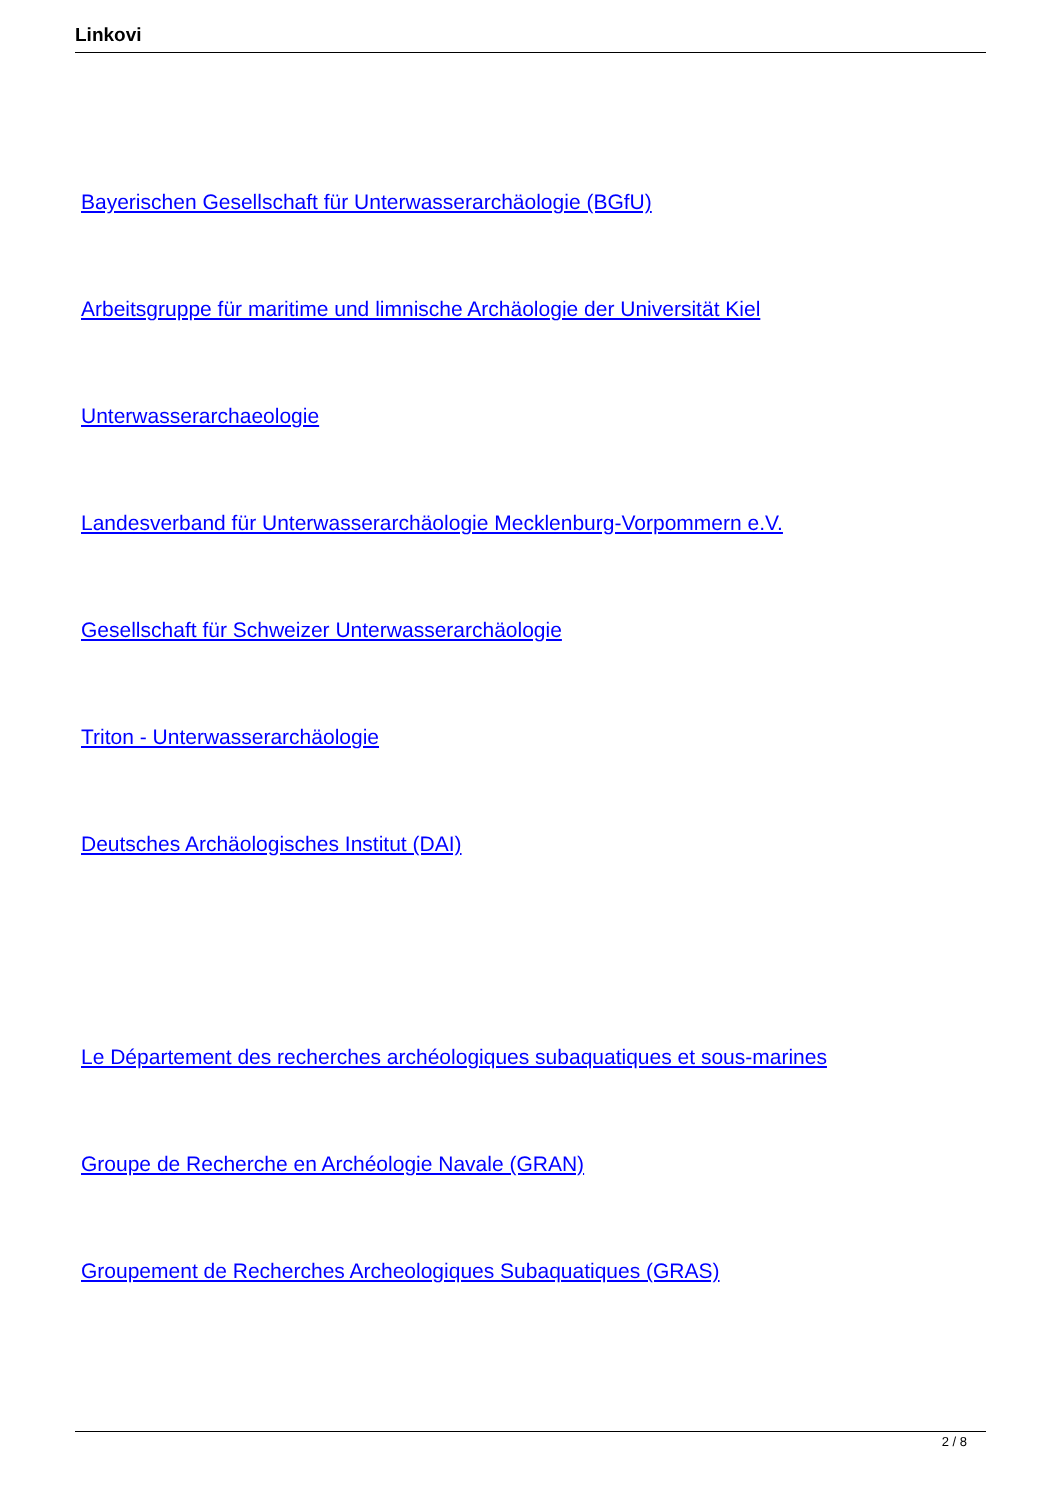Linkovi
Bayerischen Gesellschaft für Unterwasserarchäologie (BGfU)
Arbeitsgruppe für maritime und limnische Archäologie der Universität Kiel
Unterwasserarchaeologie
Landesverband für Unterwasserarchäologie Mecklenburg-Vorpommern e.V.
Gesellschaft für Schweizer Unterwasserarchäologie
Triton - Unterwasserarchäologie
Deutsches Archäologisches Institut (DAI)
Le Département des recherches archéologiques subaquatiques et sous-marines
Groupe de Recherche en Archéologie Navale (GRAN)
Groupement de Recherches Archeologiques Subaquatiques (GRAS)
2 / 8